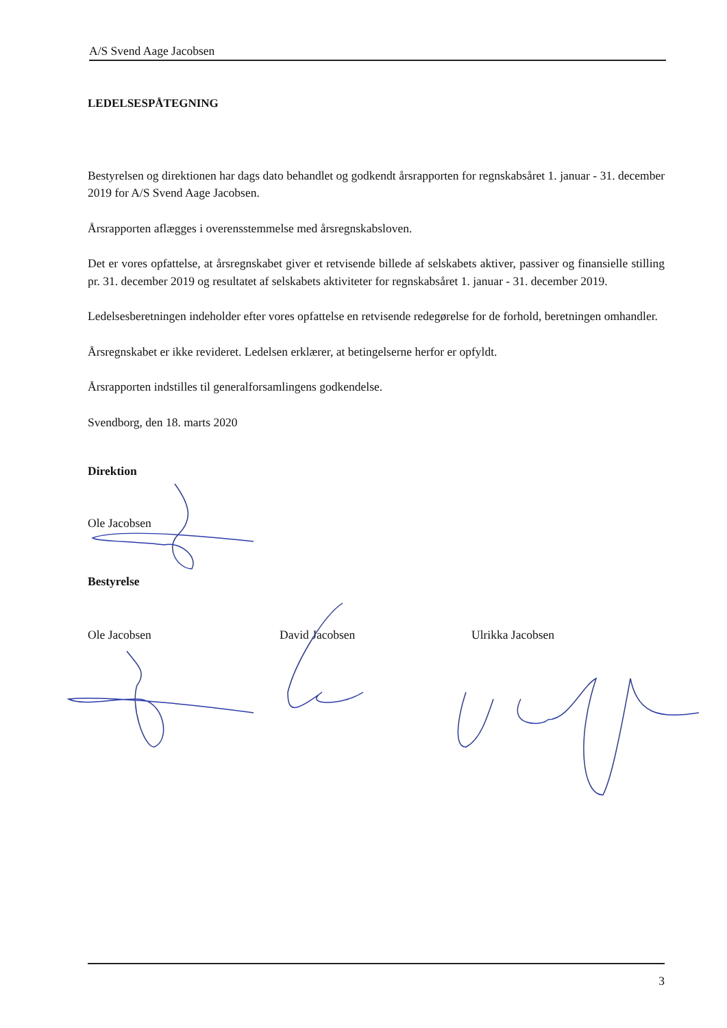A/S Svend Aage Jacobsen
LEDELSESPÅTEGNING
Bestyrelsen og direktionen har dags dato behandlet og godkendt årsrapporten for regnskabsåret 1. januar - 31. december 2019 for A/S Svend Aage Jacobsen.
Årsrapporten aflægges i overensstemmelse med årsregnskabsloven.
Det er vores opfattelse, at årsregnskabet giver et retvisende billede af selskabets aktiver, passiver og finansielle stilling pr. 31. december 2019 og resultatet af selskabets aktiviteter for regnskabsåret 1. januar - 31. december 2019.
Ledelsesberetningen indeholder efter vores opfattelse en retvisende redegørelse for de forhold, beretningen omhandler.
Årsregnskabet er ikke revideret. Ledelsen erklærer, at betingelserne herfor er opfyldt.
Årsrapporten indstilles til generalforsamlingens godkendelse.
Svendborg, den 18. marts 2020
Direktion
Ole Jacobsen
Bestyrelse
Ole Jacobsen David Jacobsen Ulrikka Jacobsen
3